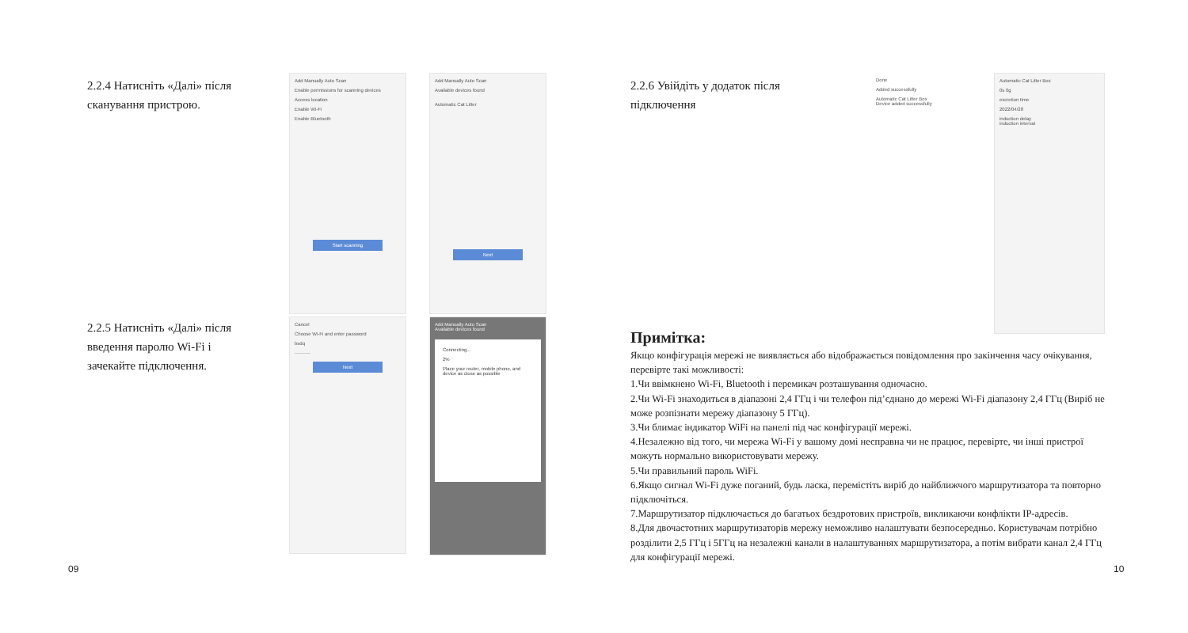2.2.4 Натисніть «Далі» після сканування пристрою.
2.2.5 Натисніть «Далі» після введення паролю Wi-Fi і зачекайте підключення.
Add Manually Auto Scan
Enable permissions for scanning devices
Access location
Enable Wi-Fi
Enable Bluetooth
Start scanning
Add Manually Auto Scan
Available devices found
Automatic Cat Litter
Next
Cancel
Choose Wi-Fi and enter password
bsdq
··········
Next
Add Manually Auto Scan
Available devices found
Connecting...
2%
Place your router, mobile phone, and device as close as possible
09
2.2.6 Увійдіть у додаток після підключення
Done
Added successfully
Automatic Cat Litter Box
Device added successfully
Automatic Cat Litter Box
0s 0g
excretion time
2022/04/28
induction delay
induction interval
Примітка:
Якщо конфігурація мережі не виявляється або відображається повідомлення про закінчення часу очікування, перевірте такі можливості:
1.Чи ввімкнено Wi-Fi, Bluetooth і перемикач розташування одночасно.
2.Чи Wi-Fi знаходиться в діапазоні 2,4 ГГц і чи телефон під’єднано до мережі Wi-Fi діапазону 2,4 ГГц (Виріб не може розпізнати мережу діапазону 5 ГГц).
3.Чи блимає індикатор WiFi на панелі під час конфігурації мережі.
4.Незалежно від того, чи мережа Wi-Fi у вашому домі несправна чи не працює, перевірте, чи інші пристрої можуть нормально використовувати мережу.
5.Чи правильний пароль WiFi.
6.Якщо сигнал Wi-Fi дуже поганий, будь ласка, перемістіть виріб до найближчого маршрутизатора та повторно підключіться.
7.Маршрутизатор підключається до багатьох бездротових пристроїв, викликаючи конфлікти IP-адресів.
8.Для двочастотних маршрутизаторів мережу неможливо налаштувати безпосередньо. Користувачам потрібно розділити 2,5 ГГц і 5ГГц на незалежні канали в налаштуваннях маршрутизатора, а потім вибрати канал 2,4 ГГц для конфігурації мережі.
10